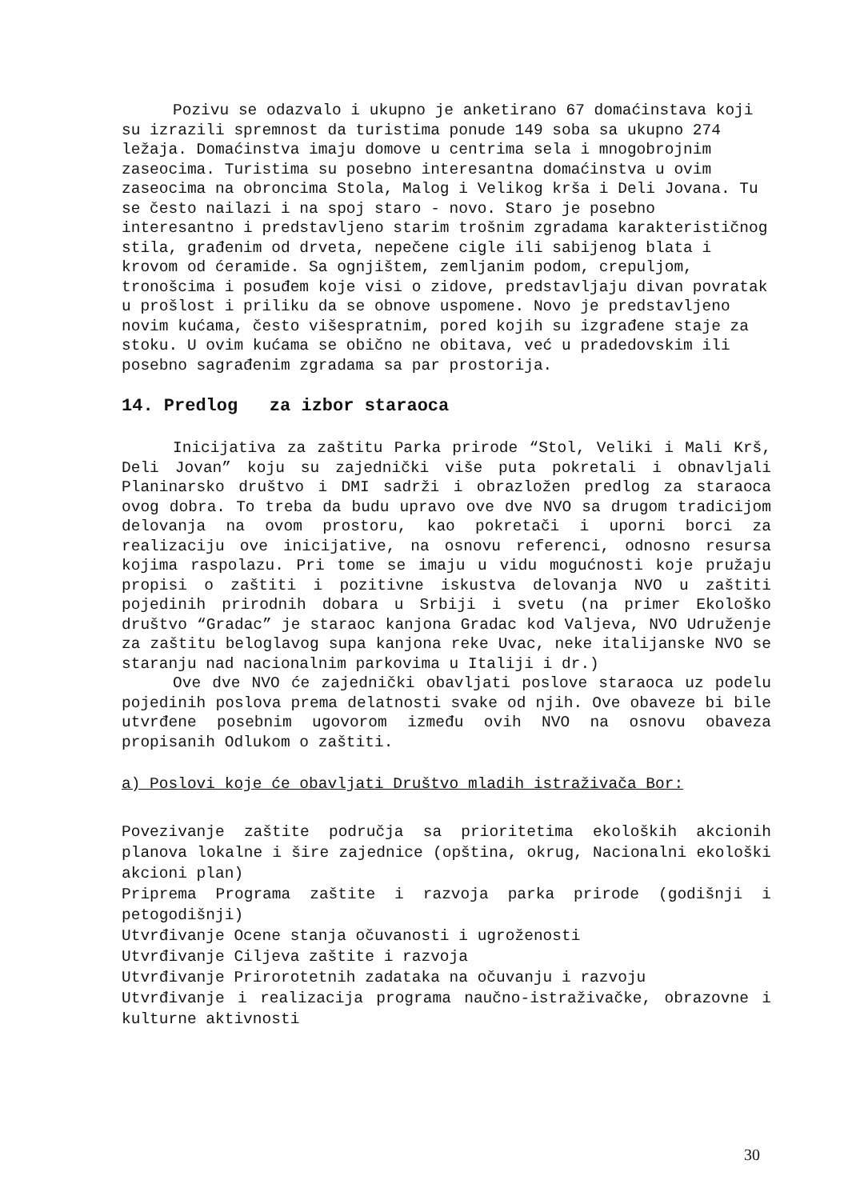Pozivu se odazvalo i ukupno je anketirano 67 domaćinstava koji su izrazili spremnost da turistima ponude 149 soba sa ukupno 274 ležaja. Domaćinstva imaju domove u centrima sela i mnogobrojnim zaseocima. Turistima su posebno interesantna domaćinstva u ovim zaseocima na obroncima Stola, Malog i Velikog krša i Deli Jovana. Tu se često nailazi i na spoj staro - novo. Staro je posebno interesantno i predstavljeno starim trošnim zgradama karakterističnog stila, građenim od drveta, nepečene cigle ili sabijenog blata i krovom od ćeramide. Sa ognjištem, zemljanim podom, crepuljom, tronošcima i posuđem koje visi o zidove, predstavljaju divan povratak u prošlost i priliku da se obnove uspomene. Novo je predstavljeno novim kućama, često višespratnim, pored kojih su izgrađene staje za stoku. U ovim kućama se obično ne obitava, već u pradedovskim ili posebno sagrađenim zgradama sa par prostorija.
14. Predlog za izbor staraoca
Inicijativa za zaštitu Parka prirode “Stol, Veliki i Mali Krš, Deli Jovan” koju su zajednički više puta pokretali i obnavljali Planinarsko društvo i DMI sadrži i obrazložen predlog za staraoca ovog dobra. To treba da budu upravo ove dve NVO sa drugom tradicijom delovanja na ovom prostoru, kao pokretači i uporni borci za realizaciju ove inicijative, na osnovu referenci, odnosno resursa kojima raspolazu. Pri tome se imaju u vidu mogućnosti koje pružaju propisi o zaštiti i pozitivne iskustva delovanja NVO u zaštiti pojedinih prirodnih dobara u Srbiji i svetu (na primer Ekološko društvo “Gradac” je staraoc kanjona Gradac kod Valjeva, NVO Udruženje za zaštitu beloglavog supa kanjona reke Uvac, neke italijanske NVO se staranju nad nacionalnim parkovima u Italiji i dr.)
Ove dve NVO će zajednički obavljati poslove staraoca uz podelu pojedinih poslova prema delatnosti svake od njih. Ove obaveze bi bile utvrđene posebnim ugovorom između ovih NVO na osnovu obaveza propisanih Odlukom o zaštiti.
a) Poslovi koje će obavljati Društvo mladih istraživača Bor:
Povezivanje zaštite područja sa prioritetima ekoloških akcionih planova lokalne i šire zajednice (opština, okrug, Nacionalni ekološki akcioni plan)
Priprema Programa zaštite i razvoja parka prirode (godišnji i petogodišnji)
Utvrđivanje Ocene stanja očuvanosti i ugroženosti
Utvrđivanje Ciljeva zaštite i razvoja
Utvrđivanje Prirorotetnih zadataka na očuvanju i razvoju
Utvrđivanje i realizacija programa naučno-istraživačke, obrazovne i kulturne aktivnosti
30